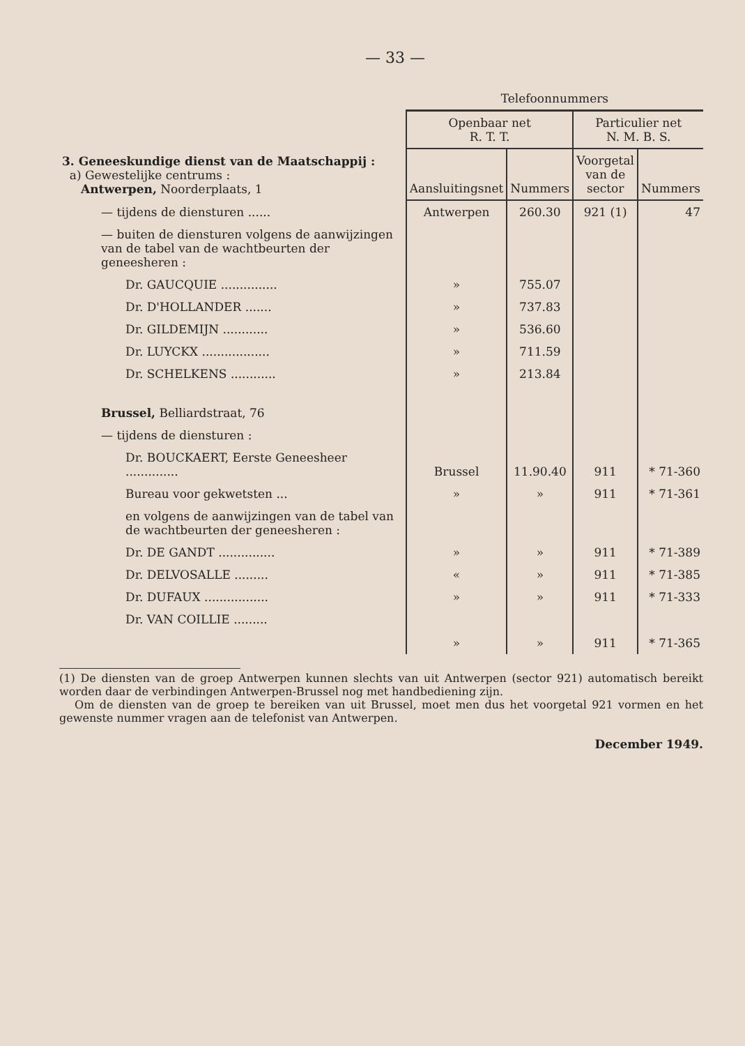— 33 —
| | Telefoonnummers | | | |
| --- | --- | --- | --- | --- |
| | Openbaar net R. T. T. | | Particulier net N. M. B. S. | |
| 3. Geneeskundige dienst van de Maatschappij : a) Gewestelijke centrums : Antwerpen, Noorderplaats, 1 | Aansluitingsnet | Nummers | Voorgetal van de sector | Nummers |
| — tijdens de diensturen ...... | Antwerpen | 260.30 | 921 (1) | 47 |
| — buiten de diensturen volgens de aanwijzingen van de tabel van de wachtbeurten der geneesheren : | | | | |
| Dr. GAUCQUIE ............... | » | 755.07 | | |
| Dr. D'HOLLANDER ....... | » | 737.83 | | |
| Dr. GILDEMIJN ............ | » | 536.60 | | |
| Dr. LUYCKX .................. | » | 711.59 | | |
| Dr. SCHELKENS ............ | » | 213.84 | | |
| Brussel, Belliardstraat, 76 | | | | |
| — tijdens de diensturen : | | | | |
| Dr. BOUCKAERT, Eerste Geneesheer .............. | Brussel | 11.90.40 | 911 | * 71-360 |
| Bureau voor gekwetsten ... | » | » | 911 | * 71-361 |
| en volgens de aanwijzingen van de tabel van de wachtbeurten der geneesheren : | | | | |
| Dr. DE GANDT ............... | » | » | 911 | * 71-389 |
| Dr. DELVOSALLE ......... | « | » | 911 | * 71-385 |
| Dr. DUFAUX ................. | » | » | 911 | * 71-333 |
| Dr. VAN COILLIE ......... | » | » | 911 | * 71-365 |
(1) De diensten van de groep Antwerpen kunnen slechts van uit Antwerpen (sector 921) automatisch bereikt worden daar de verbindingen Antwerpen-Brussel nog met handbediening zijn.
Om de diensten van de groep te bereiken van uit Brussel, moet men dus het voorgetal 921 vormen en het gewenste nummer vragen aan de telefonist van Antwerpen.
December 1949.